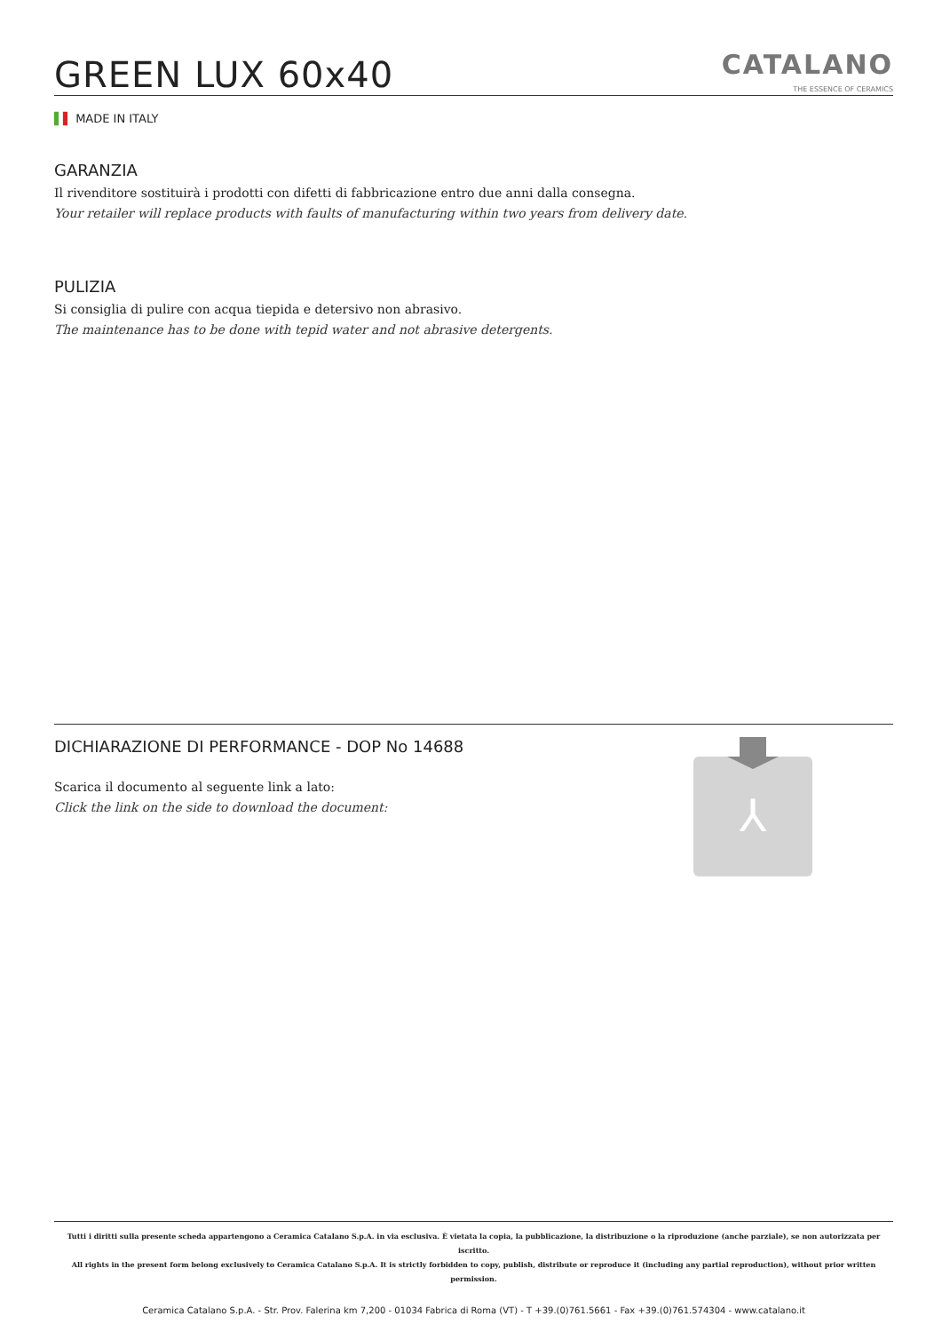GREEN LUX 60x40
CATALANO
THE ESSENCE OF CERAMICS
▌▌ MADE IN ITALY
GARANZIA
Il rivenditore sostituirà i prodotti con difetti di fabbricazione entro due anni dalla consegna.
Your retailer will replace products with faults of manufacturing within two years from delivery date.
PULIZIA
Si consiglia di pulire con acqua tiepida e detersivo non abrasivo.
The maintenance has to be done with tepid water and not abrasive detergents.
DICHIARAZIONE DI PERFORMANCE - DOP No 14688
Scarica il documento al seguente link a lato:
Click the link on the side to download the document:
⅄
Tutti i diritti sulla presente scheda appartengono a Ceramica Catalano S.p.A. in via esclusiva. È vietata la copia, la pubblicazione, la distribuzione o la riproduzione (anche parziale), se non autorizzata per iscritto.
All rights in the present form belong exclusively to Ceramica Catalano S.p.A. It is strictly forbidden to copy, publish, distribute or reproduce it (including any partial reproduction), without prior written permission.
Ceramica Catalano S.p.A. - Str. Prov. Falerina km 7,200 - 01034 Fabrica di Roma (VT) - T +39.(0)761.5661 - Fax +39.(0)761.574304 - www.catalano.it